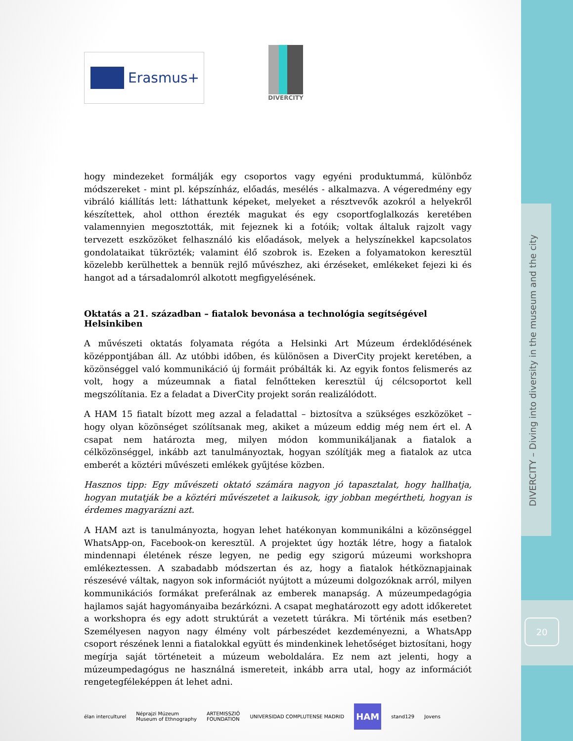DIVERCITY – Diving into diversity in the museum and the city
20
Erasmus+
DIVERCITY
hogy mindezeket formálják egy csoportos vagy egyéni produktummá, különbőz módszereket - mint pl. képszínház, előadás, mesélés - alkalmazva. A végeredmény egy vibráló kiállítás lett: láthattunk képeket, melyeket a résztvevők azokról a helyekről készítettek, ahol otthon érezték magukat és egy csoportfoglalkozás keretében valamennyien megosztották, mit fejeznek ki a fotóik; voltak általuk rajzolt vagy tervezett eszközöket felhasználó kis előadások, melyek a helyszínekkel kapcsolatos gondolataikat tükrözték; valamint élő szobrok is. Ezeken a folyamatokon keresztül közelebb kerülhettek a bennük rejlő művészhez, aki érzéseket, emlékeket fejezi ki és hangot ad a társadalomról alkotott megfigyelésének.
Oktatás a 21. században – fiatalok bevonása a technológia segítségével Helsinkiben
A művészeti oktatás folyamata régóta a Helsinki Art Múzeum érdeklődésének középpontjában áll. Az utóbbi időben, és különösen a DiverCity projekt keretében, a közönséggel való kommunikáció új formáit próbálták ki. Az egyik fontos felismerés az volt, hogy a múzeumnak a fiatal felnőtteken keresztül új célcsoportot kell megszólítania. Ez a feladat a DiverCity projekt során realizálódott.
A HAM 15 fiatalt bízott meg azzal a feladattal – biztosítva a szükséges eszközöket – hogy olyan közönséget szólítsanak meg, akiket a múzeum eddig még nem ért el. A csapat nem határozta meg, milyen módon kommunikáljanak a fiatalok a célközönséggel, inkább azt tanulmányoztak, hogyan szólítják meg a fiatalok az utca emberét a köztéri művészeti emlékek gyűjtése közben.
Hasznos tipp: Egy művészeti oktató számára nagyon jó tapasztalat, hogy hallhatja, hogyan mutatják be a köztéri művészetet a laikusok, igy jobban megértheti, hogyan is érdemes magyarázni azt.
A HAM azt is tanulmányozta, hogyan lehet hatékonyan kommunikálni a közönséggel WhatsApp-on, Facebook-on keresztül. A projektet úgy hozták létre, hogy a fiatalok mindennapi életének része legyen, ne pedig egy szigorú múzeumi workshopra emlékeztessen. A szabadabb módszertan és az, hogy a fiatalok hétköznapjainak részesévé váltak, nagyon sok információt nyújtott a múzeumi dolgozóknak arról, milyen kommunikációs formákat preferálnak az emberek manapság. A múzeumpedagógia hajlamos saját hagyományaiba bezárkózni. A csapat meghatározott egy adott időkeretet a workshopra és egy adott struktúrát a vezetett túrákra. Mi történik más esetben? Személyesen nagyon nagy élmény volt párbeszédet kezdeményezni, a WhatsApp csoport részének lenni a fiatalokkal együtt és mindenkinek lehetőséget biztosítani, hogy megírja saját történeteit a múzeum weboldalára. Ez nem azt jelenti, hogy a múzeumpedagógus ne használná ismereteit, inkább arra utal, hogy az információt rengetegféleképpen át lehet adni.
élan interculturel Néprajzi Múzeum
Museum of Ethnography ARTEMISSZIÓ
FOUNDATION UNIVERSIDAD COMPLUTENSE MADRID HAM stand129 Jovens